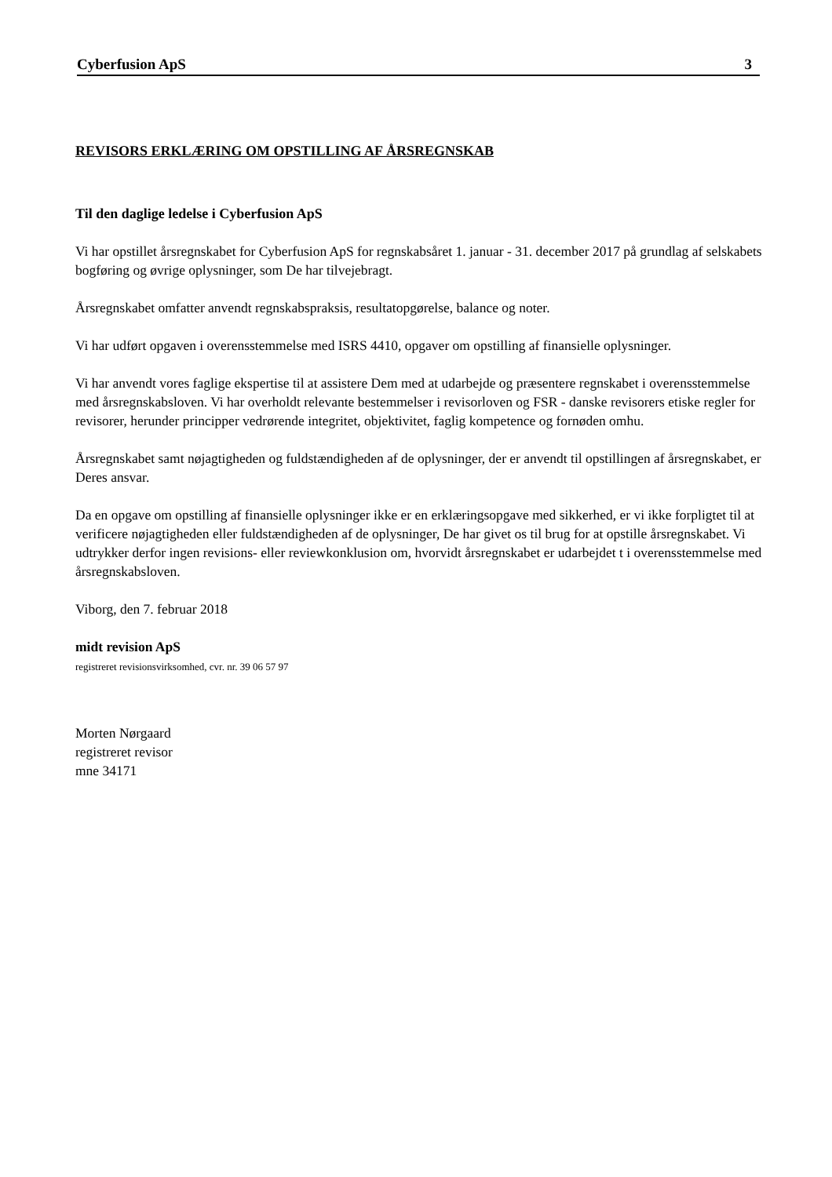Cyberfusion ApS 3
REVISORS ERKLÆRING OM OPSTILLING AF ÅRSREGNSKAB
Til den daglige ledelse i Cyberfusion ApS
Vi har opstillet årsregnskabet for Cyberfusion ApS for regnskabsåret 1. januar - 31. december 2017 på grundlag af selskabets bogføring og øvrige oplysninger, som De har tilvejebragt.
Årsregnskabet omfatter anvendt regnskabspraksis, resultatopgørelse, balance og noter.
Vi har udført opgaven i overensstemmelse med ISRS 4410, opgaver om opstilling af finansielle oplysninger.
Vi har anvendt vores faglige ekspertise til at assistere Dem med at udarbejde og præsentere regnskabet i overensstemmelse med årsregnskabsloven. Vi har overholdt relevante bestemmelser i revisorloven og FSR - danske revisorers etiske regler for revisorer, herunder principper vedrørende integritet, objektivitet, faglig kompetence og fornøden omhu.
Årsregnskabet samt nøjagtigheden og fuldstændigheden af de oplysninger, der er anvendt til opstillingen af årsregnskabet, er Deres ansvar.
Da en opgave om opstilling af finansielle oplysninger ikke er en erklæringsopgave med sikkerhed, er vi ikke forpligtet til at verificere nøjagtigheden eller fuldstændigheden af de oplysninger, De har givet os til brug for at opstille årsregnskabet. Vi udtrykker derfor ingen revisions- eller reviewkonklusion om, hvorvidt årsregnskabet er udarbejdet t i overensstemmelse med årsregnskabsloven.
Viborg, den 7. februar 2018
midt revision ApS
registreret revisionsvirksomhed, cvr. nr. 39 06 57 97
Morten Nørgaard
registreret revisor
mne 34171